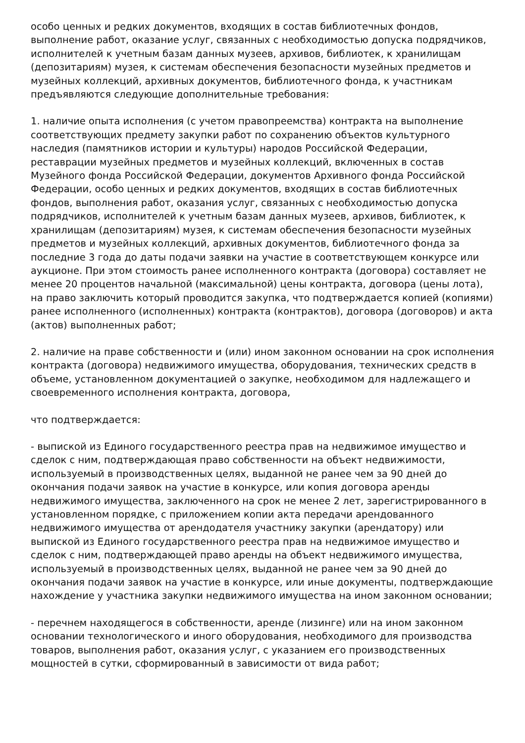особо ценных и редких документов, входящих в состав библиотечных фондов, выполнение работ, оказание услуг, связанных с необходимостью допуска подрядчиков, исполнителей к учетным базам данных музеев, архивов, библиотек, к хранилищам (депозитариям) музея, к системам обеспечения безопасности музейных предметов и музейных коллекций, архивных документов, библиотечного фонда, к участникам предъявляются следующие дополнительные требования:
1. наличие опыта исполнения (с учетом правопреемства) контракта на выполнение соответствующих предмету закупки работ по сохранению объектов культурного наследия (памятников истории и культуры) народов Российской Федерации, реставрации музейных предметов и музейных коллекций, включенных в состав Музейного фонда Российской Федерации, документов Архивного фонда Российской Федерации, особо ценных и редких документов, входящих в состав библиотечных фондов, выполнения работ, оказания услуг, связанных с необходимостью допуска подрядчиков, исполнителей к учетным базам данных музеев, архивов, библиотек, к хранилищам (депозитариям) музея, к системам обеспечения безопасности музейных предметов и музейных коллекций, архивных документов, библиотечного фонда за последние 3 года до даты подачи заявки на участие в соответствующем конкурсе или аукционе. При этом стоимость ранее исполненного контракта (договора) составляет не менее 20 процентов начальной (максимальной) цены контракта, договора (цены лота), на право заключить который проводится закупка, что подтверждается копией (копиями) ранее исполненного (исполненных) контракта (контрактов), договора (договоров) и акта (актов) выполненных работ;
2. наличие на праве собственности и (или) ином законном основании на срок исполнения контракта (договора) недвижимого имущества, оборудования, технических средств в объеме, установленном документацией о закупке, необходимом для надлежащего и своевременного исполнения контракта, договора,
что подтверждается:
- выпиской из Единого государственного реестра прав на недвижимое имущество и сделок с ним, подтверждающая право собственности на объект недвижимости, используемый в производственных целях, выданной не ранее чем за 90 дней до окончания подачи заявок на участие в конкурсе, или копия договора аренды недвижимого имущества, заключенного на срок не менее 2 лет, зарегистрированного в установленном порядке, с приложением копии акта передачи арендованного недвижимого имущества от арендодателя участнику закупки (арендатору) или выпиской из Единого государственного реестра прав на недвижимое имущество и сделок с ним, подтверждающей право аренды на объект недвижимого имущества, используемый в производственных целях, выданной не ранее чем за 90 дней до окончания подачи заявок на участие в конкурсе, или иные документы, подтверждающие нахождение у участника закупки недвижимого имущества на ином законном основании;
- перечнем находящегося в собственности, аренде (лизинге) или на ином законном основании технологического и иного оборудования, необходимого для производства товаров, выполнения работ, оказания услуг, с указанием его производственных мощностей в сутки, сформированный в зависимости от вида работ;